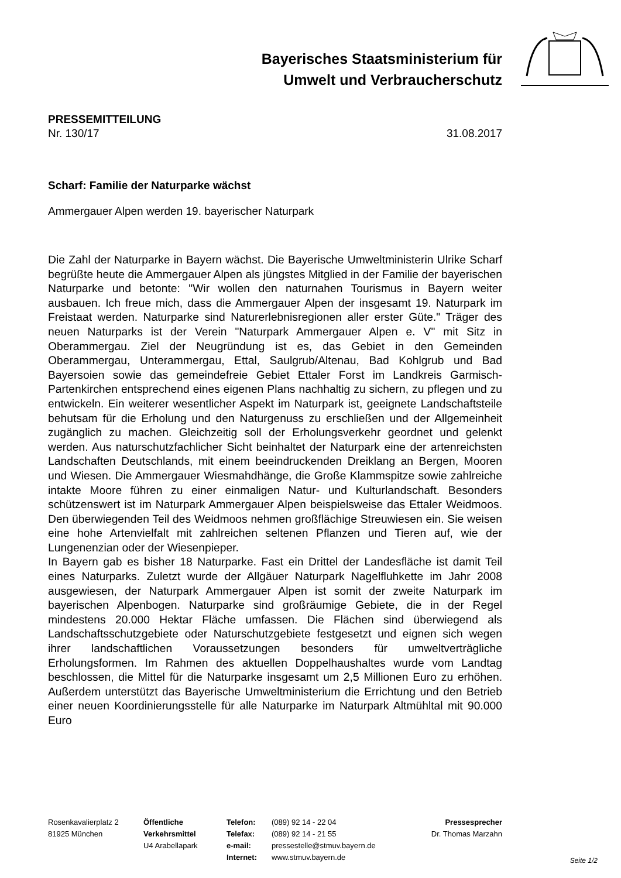Bayerisches Staatsministerium für
Umwelt und Verbraucherschutz
PRESSEMITTEILUNG
Nr. 130/17 31.08.2017
Scharf: Familie der Naturparke wächst
Ammergauer Alpen werden 19. bayerischer Naturpark
Die Zahl der Naturparke in Bayern wächst. Die Bayerische Umweltministerin Ulrike Scharf begrüßte heute die Ammergauer Alpen als jüngstes Mitglied in der Familie der bayerischen Naturparke und betonte: "Wir wollen den naturnahen Tourismus in Bayern weiter ausbauen. Ich freue mich, dass die Ammergauer Alpen der insgesamt 19. Naturpark im Freistaat werden. Naturparke sind Naturerlebnisregionen aller erster Güte." Träger des neuen Naturparks ist der Verein "Naturpark Ammergauer Alpen e. V" mit Sitz in Oberammergau. Ziel der Neugründung ist es, das Gebiet in den Gemeinden Oberammergau, Unterammergau, Ettal, Saulgrub/Altenau, Bad Kohlgrub und Bad Bayersoien sowie das gemeindefreie Gebiet Ettaler Forst im Landkreis Garmisch-Partenkirchen entsprechend eines eigenen Plans nachhaltig zu sichern, zu pflegen und zu entwickeln. Ein weiterer wesentlicher Aspekt im Naturpark ist, geeignete Landschaftsteile behutsam für die Erholung und den Naturgenuss zu erschließen und der Allgemeinheit zugänglich zu machen. Gleichzeitig soll der Erholungsverkehr geordnet und gelenkt werden. Aus naturschutzfachlicher Sicht beinhaltet der Naturpark eine der artenreichsten Landschaften Deutschlands, mit einem beeindruckenden Dreiklang an Bergen, Mooren und Wiesen. Die Ammergauer Wiesmahdhänge, die Große Klammspitze sowie zahlreiche intakte Moore führen zu einer einmaligen Natur- und Kulturlandschaft. Besonders schützenswert ist im Naturpark Ammergauer Alpen beispielsweise das Ettaler Weidmoos. Den überwiegenden Teil des Weidmoos nehmen großflächige Streuwiesen ein. Sie weisen eine hohe Artenvielfalt mit zahlreichen seltenen Pflanzen und Tieren auf, wie der Lungenenzian oder der Wiesenpieper.
In Bayern gab es bisher 18 Naturparke. Fast ein Drittel der Landesfläche ist damit Teil eines Naturparks. Zuletzt wurde der Allgäuer Naturpark Nagelfluhkette im Jahr 2008 ausgewiesen, der Naturpark Ammergauer Alpen ist somit der zweite Naturpark im bayerischen Alpenbogen. Naturparke sind großräumige Gebiete, die in der Regel mindestens 20.000 Hektar Fläche umfassen. Die Flächen sind überwiegend als Landschaftsschutzgebiete oder Naturschutzgebiete festgesetzt und eignen sich wegen ihrer landschaftlichen Voraussetzungen besonders für umweltverträgliche Erholungsformen. Im Rahmen des aktuellen Doppelhaushaltes wurde vom Landtag beschlossen, die Mittel für die Naturparke insgesamt um 2,5 Millionen Euro zu erhöhen. Außerdem unterstützt das Bayerische Umweltministerium die Errichtung und den Betrieb einer neuen Koordinierungsstelle für alle Naturparke im Naturpark Altmühltal mit 90.000 Euro
Rosenkavalierplatz 2
81925 München
Öffentliche
Verkehrsmittel
U4 Arabellapark
Telefon:
Telefax:
e-mail:
Internet:
(089) 92 14 - 22 04
(089) 92 14 - 21 55
pressestelle@stmuv.bayern.de
www.stmuv.bayern.de
Pressesprecher
Dr. Thomas Marzahn
Seite 1/2